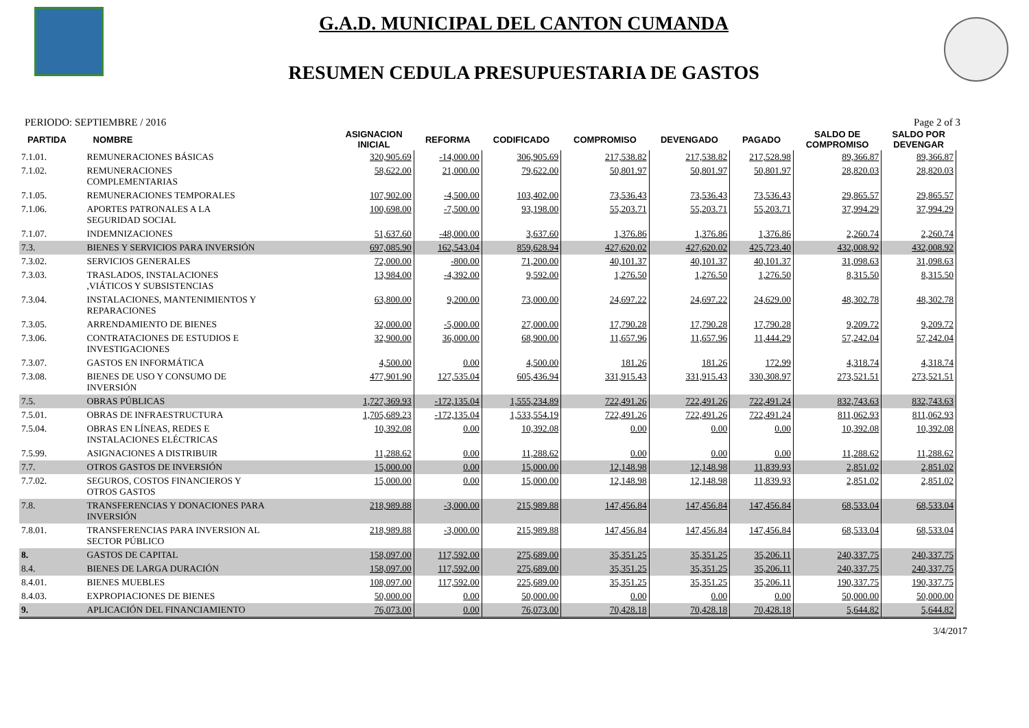G.A.D. MUNICIPAL DEL CANTON CUMANDA
RESUMEN CEDULA PRESUPUESTARIA DE GASTOS
PERIODO: SEPTIEMBRE / 2016 Page 2 of 3
| PARTIDA | NOMBRE | ASIGNACION INICIAL | REFORMA | CODIFICADO | COMPROMISO | DEVENGADO | PAGADO | SALDO DE COMPROMISO | SALDO POR DEVENGAR |
| --- | --- | --- | --- | --- | --- | --- | --- | --- | --- |
| 7.1.01. | REMUNERACIONES BÁSICAS | 320,905.69 | -14,000.00 | 306,905.69 | 217,538.82 | 217,538.82 | 217,528.98 | 89,366.87 | 89,366.87 |
| 7.1.02. | REMUNERACIONES COMPLEMENTARIAS | 58,622.00 | 21,000.00 | 79,622.00 | 50,801.97 | 50,801.97 | 50,801.97 | 28,820.03 | 28,820.03 |
| 7.1.05. | REMUNERACIONES TEMPORALES | 107,902.00 | -4,500.00 | 103,402.00 | 73,536.43 | 73,536.43 | 73,536.43 | 29,865.57 | 29,865.57 |
| 7.1.06. | APORTES PATRONALES A LA SEGURIDAD SOCIAL | 100,698.00 | -7,500.00 | 93,198.00 | 55,203.71 | 55,203.71 | 55,203.71 | 37,994.29 | 37,994.29 |
| 7.1.07. | INDEMNIZACIONES | 51,637.60 | -48,000.00 | 3,637.60 | 1,376.86 | 1,376.86 | 1,376.86 | 2,260.74 | 2,260.74 |
| 7.3. | BIENES Y SERVICIOS PARA INVERSIÓN | 697,085.90 | 162,543.04 | 859,628.94 | 427,620.02 | 427,620.02 | 425,723.40 | 432,008.92 | 432,008.92 |
| 7.3.02. | SERVICIOS GENERALES | 72,000.00 | -800.00 | 71,200.00 | 40,101.37 | 40,101.37 | 40,101.37 | 31,098.63 | 31,098.63 |
| 7.3.03. | TRASLADOS, INSTALACIONES ,VIÁTICOS Y SUBSISTENCIAS | 13,984.00 | -4,392.00 | 9,592.00 | 1,276.50 | 1,276.50 | 1,276.50 | 8,315.50 | 8,315.50 |
| 7.3.04. | INSTALACIONES, MANTENIMIENTOS Y REPARACIONES | 63,800.00 | 9,200.00 | 73,000.00 | 24,697.22 | 24,697.22 | 24,629.00 | 48,302.78 | 48,302.78 |
| 7.3.05. | ARRENDAMIENTO DE BIENES | 32,000.00 | -5,000.00 | 27,000.00 | 17,790.28 | 17,790.28 | 17,790.28 | 9,209.72 | 9,209.72 |
| 7.3.06. | CONTRATACIONES DE ESTUDIOS E INVESTIGACIONES | 32,900.00 | 36,000.00 | 68,900.00 | 11,657.96 | 11,657.96 | 11,444.29 | 57,242.04 | 57,242.04 |
| 7.3.07. | GASTOS EN INFORMÁTICA | 4,500.00 | 0.00 | 4,500.00 | 181.26 | 181.26 | 172.99 | 4,318.74 | 4,318.74 |
| 7.3.08. | BIENES DE USO Y CONSUMO DE INVERSIÓN | 477,901.90 | 127,535.04 | 605,436.94 | 331,915.43 | 331,915.43 | 330,308.97 | 273,521.51 | 273,521.51 |
| 7.5. | OBRAS PÚBLICAS | 1,727,369.93 | -172,135.04 | 1,555,234.89 | 722,491.26 | 722,491.26 | 722,491.24 | 832,743.63 | 832,743.63 |
| 7.5.01. | OBRAS DE INFRAESTRUCTURA | 1,705,689.23 | -172,135.04 | 1,533,554.19 | 722,491.26 | 722,491.26 | 722,491.24 | 811,062.93 | 811,062.93 |
| 7.5.04. | OBRAS EN LÍNEAS, REDES E INSTALACIONES ELÉCTRICAS | 10,392.08 | 0.00 | 10,392.08 | 0.00 | 0.00 | 0.00 | 10,392.08 | 10,392.08 |
| 7.5.99. | ASIGNACIONES A DISTRIBUIR | 11,288.62 | 0.00 | 11,288.62 | 0.00 | 0.00 | 0.00 | 11,288.62 | 11,288.62 |
| 7.7. | OTROS GASTOS DE INVERSIÓN | 15,000.00 | 0.00 | 15,000.00 | 12,148.98 | 12,148.98 | 11,839.93 | 2,851.02 | 2,851.02 |
| 7.7.02. | SEGUROS, COSTOS FINANCIEROS Y OTROS GASTOS | 15,000.00 | 0.00 | 15,000.00 | 12,148.98 | 12,148.98 | 11,839.93 | 2,851.02 | 2,851.02 |
| 7.8. | TRANSFERENCIAS Y DONACIONES PARA INVERSIÓN | 218,989.88 | -3,000.00 | 215,989.88 | 147,456.84 | 147,456.84 | 147,456.84 | 68,533.04 | 68,533.04 |
| 7.8.01. | TRANSFERENCIAS PARA INVERSION AL SECTOR PÚBLICO | 218,989.88 | -3,000.00 | 215,989.88 | 147,456.84 | 147,456.84 | 147,456.84 | 68,533.04 | 68,533.04 |
| 8. | GASTOS DE CAPITAL | 158,097.00 | 117,592.00 | 275,689.00 | 35,351.25 | 35,351.25 | 35,206.11 | 240,337.75 | 240,337.75 |
| 8.4. | BIENES DE LARGA DURACIÓN | 158,097.00 | 117,592.00 | 275,689.00 | 35,351.25 | 35,351.25 | 35,206.11 | 240,337.75 | 240,337.75 |
| 8.4.01. | BIENES MUEBLES | 108,097.00 | 117,592.00 | 225,689.00 | 35,351.25 | 35,351.25 | 35,206.11 | 190,337.75 | 190,337.75 |
| 8.4.03. | EXPROPIACIONES DE BIENES | 50,000.00 | 0.00 | 50,000.00 | 0.00 | 0.00 | 0.00 | 50,000.00 | 50,000.00 |
| 9. | APLICACIÓN DEL FINANCIAMIENTO | 76,073.00 | 0.00 | 76,073.00 | 70,428.18 | 70,428.18 | 70,428.18 | 5,644.82 | 5,644.82 |
3/4/2017